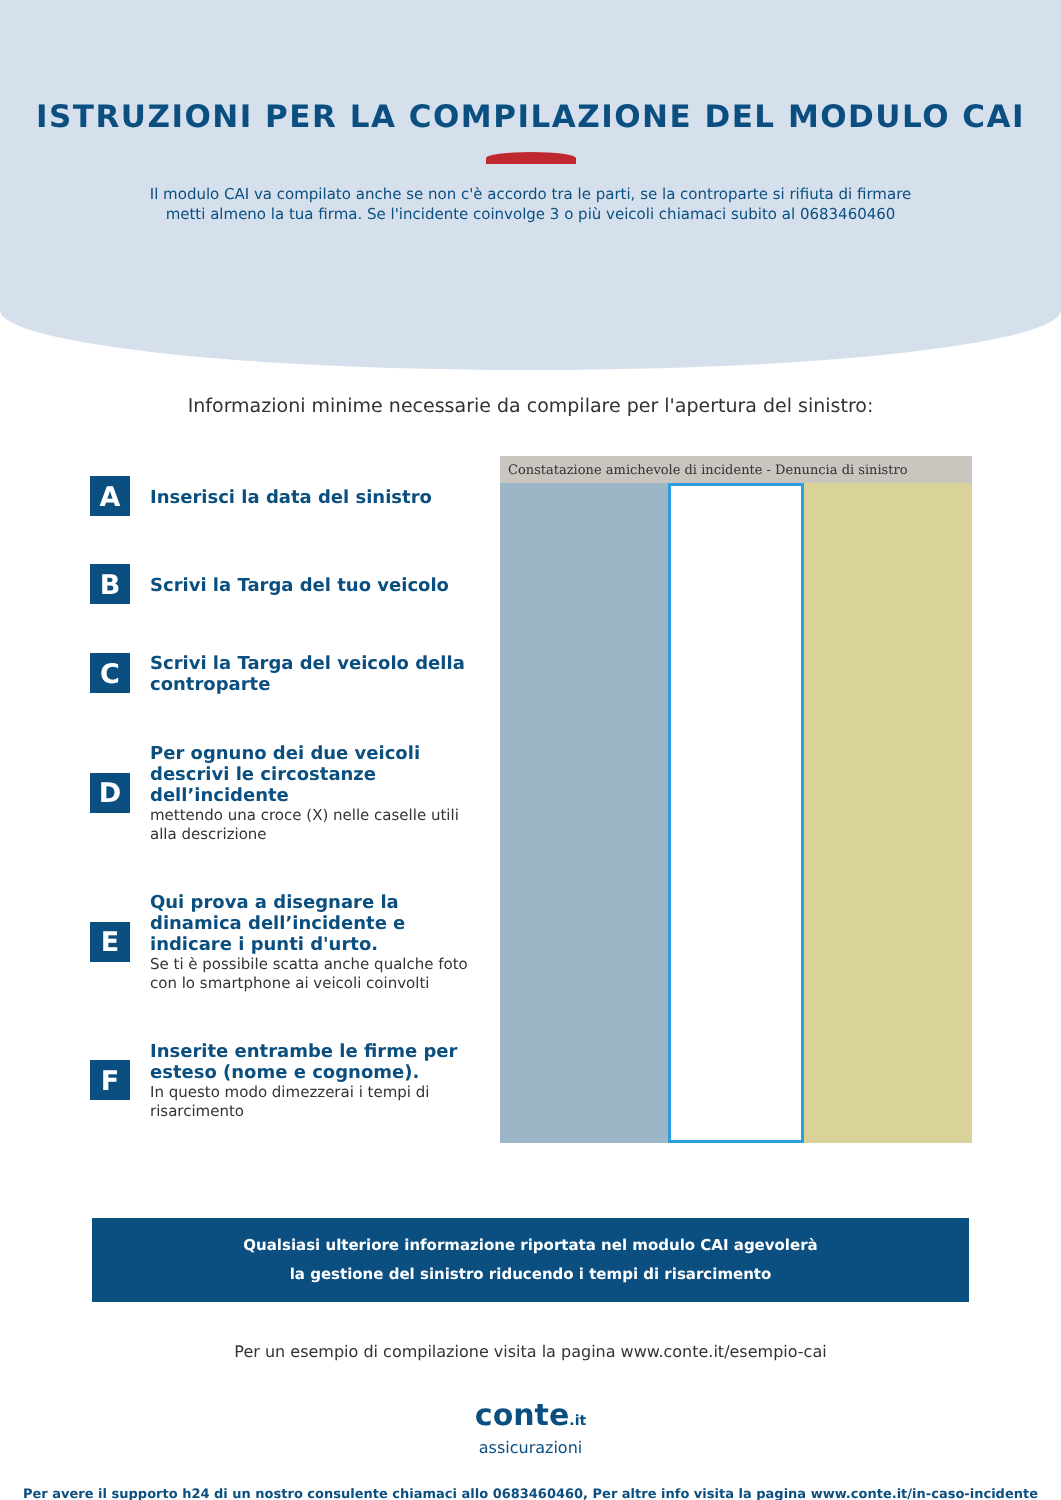ISTRUZIONI PER LA COMPILAZIONE DEL MODULO CAI
Il modulo CAI va compilato anche se non c'è accordo tra le parti, se la controparte si rifiuta di firmare
metti almeno la tua firma. Se l'incidente coinvolge 3 o più veicoli chiamaci subito al 0683460460
Informazioni minime necessarie da compilare per l'apertura del sinistro:
A
Inserisci la data del sinistro
B
Scrivi la Targa del tuo veicolo
C
Scrivi la Targa del veicolo della controparte
D
Per ognuno dei due veicoli descrivi le circostanze dell’incidente
mettendo una croce (X) nelle caselle utili alla descrizione
E
Qui prova a disegnare la dinamica dell’incidente e indicare i punti d'urto.
Se ti è possibile scatta anche qualche foto con lo smartphone ai veicoli coinvolti
F
Inserite entrambe le firme per esteso (nome e cognome).
In questo modo dimezzerai i tempi di risarcimento
Constatazione amichevole di incidente - Denuncia di sinistro
Qualsiasi ulteriore informazione riportata nel modulo CAI agevolerà
la gestione del sinistro riducendo i tempi di risarcimento
Per un esempio di compilazione visita la pagina www.conte.it/esempio-cai
conte.it
assicurazioni
Per avere il supporto h24 di un nostro consulente chiamaci allo 0683460460, Per altre info visita la pagina www.conte.it/in-caso-incidente